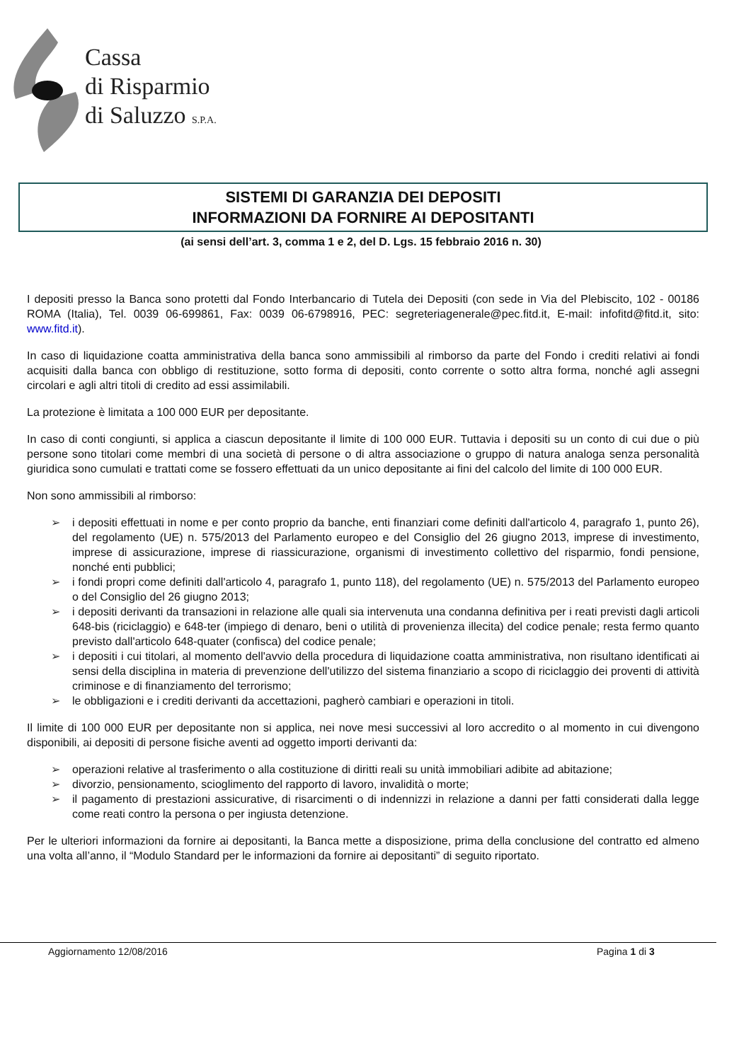Cassa
di Risparmio
di Saluzzo S.P.A.
SISTEMI DI GARANZIA DEI DEPOSITI
INFORMAZIONI DA FORNIRE AI DEPOSITANTI
(ai sensi dell’art. 3, comma 1 e 2, del D. Lgs. 15 febbraio 2016 n. 30)
I depositi presso la Banca sono protetti dal Fondo Interbancario di Tutela dei Depositi (con sede in Via del Plebiscito, 102 - 00186 ROMA (Italia), Tel. 0039 06-699861, Fax: 0039 06-6798916, PEC: segreteriagenerale@pec.fitd.it, E-mail: infofitd@fitd.it, sito: www.fitd.it).
In caso di liquidazione coatta amministrativa della banca sono ammissibili al rimborso da parte del Fondo i crediti relativi ai fondi acquisiti dalla banca con obbligo di restituzione, sotto forma di depositi, conto corrente o sotto altra forma, nonché agli assegni circolari e agli altri titoli di credito ad essi assimilabili.
La protezione è limitata a 100 000 EUR per depositante.
In caso di conti congiunti, si applica a ciascun depositante il limite di 100 000 EUR. Tuttavia i depositi su un conto di cui due o più persone sono titolari come membri di una società di persone o di altra associazione o gruppo di natura analoga senza personalità giuridica sono cumulati e trattati come se fossero effettuati da un unico depositante ai fini del calcolo del limite di 100 000 EUR.
Non sono ammissibili al rimborso:
➢ i depositi effettuati in nome e per conto proprio da banche, enti finanziari come definiti dall'articolo 4, paragrafo 1, punto 26), del regolamento (UE) n. 575/2013 del Parlamento europeo e del Consiglio del 26 giugno 2013, imprese di investimento, imprese di assicurazione, imprese di riassicurazione, organismi di investimento collettivo del risparmio, fondi pensione, nonché enti pubblici;
➢ i fondi propri come definiti dall'articolo 4, paragrafo 1, punto 118), del regolamento (UE) n. 575/2013 del Parlamento europeo o del Consiglio del 26 giugno 2013;
➢ i depositi derivanti da transazioni in relazione alle quali sia intervenuta una condanna definitiva per i reati previsti dagli articoli 648-bis (riciclaggio) e 648-ter (impiego di denaro, beni o utilità di provenienza illecita) del codice penale; resta fermo quanto previsto dall'articolo 648-quater (confisca) del codice penale;
➢ i depositi i cui titolari, al momento dell'avvio della procedura di liquidazione coatta amministrativa, non risultano identificati ai sensi della disciplina in materia di prevenzione dell'utilizzo del sistema finanziario a scopo di riciclaggio dei proventi di attività criminose e di finanziamento del terrorismo;
➢ le obbligazioni e i crediti derivanti da accettazioni, pagherò cambiari e operazioni in titoli.
Il limite di 100 000 EUR per depositante non si applica, nei nove mesi successivi al loro accredito o al momento in cui divengono disponibili, ai depositi di persone fisiche aventi ad oggetto importi derivanti da:
➢ operazioni relative al trasferimento o alla costituzione di diritti reali su unità immobiliari adibite ad abitazione;
➢ divorzio, pensionamento, scioglimento del rapporto di lavoro, invalidità o morte;
➢ il pagamento di prestazioni assicurative, di risarcimenti o di indennizzi in relazione a danni per fatti considerati dalla legge come reati contro la persona o per ingiusta detenzione.
Per le ulteriori informazioni da fornire ai depositanti, la Banca mette a disposizione, prima della conclusione del contratto ed almeno una volta all’anno, il “Modulo Standard per le informazioni da fornire ai depositanti” di seguito riportato.
Aggiornamento 12/08/2016 Pagina 1 di 3